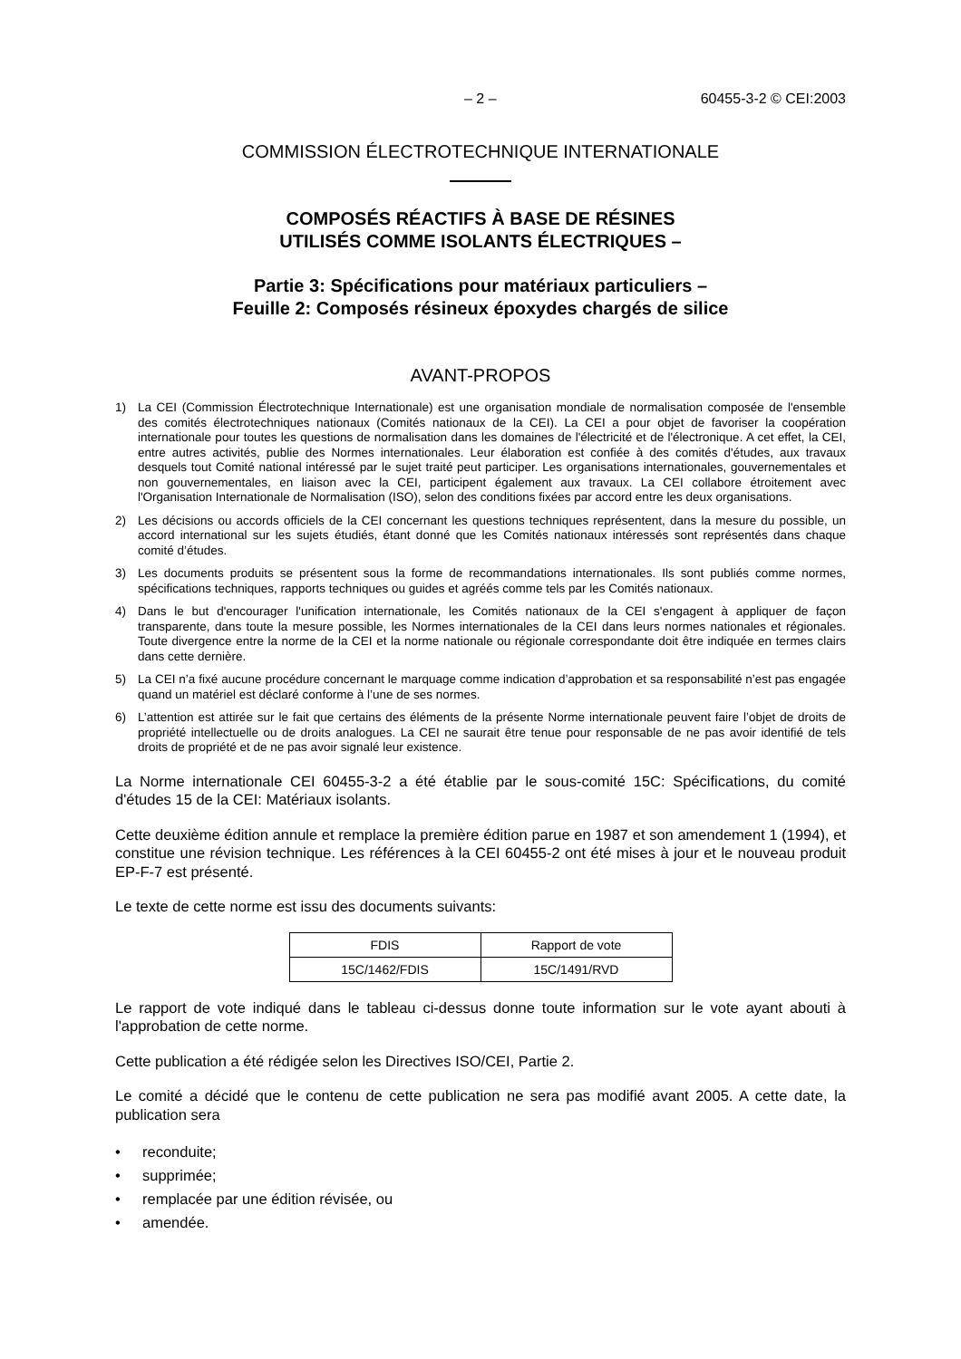– 2 – 60455-3-2 © CEI:2003
COMMISSION ÉLECTROTECHNIQUE INTERNATIONALE
COMPOSÉS RÉACTIFS À BASE DE RÉSINES
UTILISÉS COMME ISOLANTS ÉLECTRIQUES –
Partie 3: Spécifications pour matériaux particuliers –
Feuille 2: Composés résineux époxydes chargés de silice
AVANT-PROPOS
1) La CEI (Commission Électrotechnique Internationale) est une organisation mondiale de normalisation composée de l'ensemble des comités électrotechniques nationaux (Comités nationaux de la CEI). La CEI a pour objet de favoriser la coopération internationale pour toutes les questions de normalisation dans les domaines de l'électricité et de l'électronique. A cet effet, la CEI, entre autres activités, publie des Normes internationales. Leur élaboration est confiée à des comités d'études, aux travaux desquels tout Comité national intéressé par le sujet traité peut participer. Les organisations internationales, gouvernementales et non gouvernementales, en liaison avec la CEI, participent également aux travaux. La CEI collabore étroitement avec l'Organisation Internationale de Normalisation (ISO), selon des conditions fixées par accord entre les deux organisations.
2) Les décisions ou accords officiels de la CEI concernant les questions techniques représentent, dans la mesure du possible, un accord international sur les sujets étudiés, étant donné que les Comités nationaux intéressés sont représentés dans chaque comité d’études.
3) Les documents produits se présentent sous la forme de recommandations internationales. Ils sont publiés comme normes, spécifications techniques, rapports techniques ou guides et agréés comme tels par les Comités nationaux.
4) Dans le but d'encourager l'unification internationale, les Comités nationaux de la CEI s'engagent à appliquer de façon transparente, dans toute la mesure possible, les Normes internationales de la CEI dans leurs normes nationales et régionales. Toute divergence entre la norme de la CEI et la norme nationale ou régionale correspondante doit être indiquée en termes clairs dans cette dernière.
5) La CEI n’a fixé aucune procédure concernant le marquage comme indication d’approbation et sa responsabilité n’est pas engagée quand un matériel est déclaré conforme à l’une de ses normes.
6) L’attention est attirée sur le fait que certains des éléments de la présente Norme internationale peuvent faire l’objet de droits de propriété intellectuelle ou de droits analogues. La CEI ne saurait être tenue pour responsable de ne pas avoir identifié de tels droits de propriété et de ne pas avoir signalé leur existence.
La Norme internationale CEI 60455-3-2 a été établie par le sous-comité 15C: Spécifications, du comité d'études 15 de la CEI: Matériaux isolants.
Cette deuxième édition annule et remplace la première édition parue en 1987 et son amendement 1 (1994), et constitue une révision technique. Les références à la CEI 60455-2 ont été mises à jour et le nouveau produit EP-F-7 est présenté.
Le texte de cette norme est issu des documents suivants:
| FDIS | Rapport de vote |
| --- | --- |
| 15C/1462/FDIS | 15C/1491/RVD |
Le rapport de vote indiqué dans le tableau ci-dessus donne toute information sur le vote ayant abouti à l'approbation de cette norme.
Cette publication a été rédigée selon les Directives ISO/CEI, Partie 2.
Le comité a décidé que le contenu de cette publication ne sera pas modifié avant 2005. A cette date, la publication sera
• reconduite;
• supprimée;
• remplacée par une édition révisée, ou
• amendée.